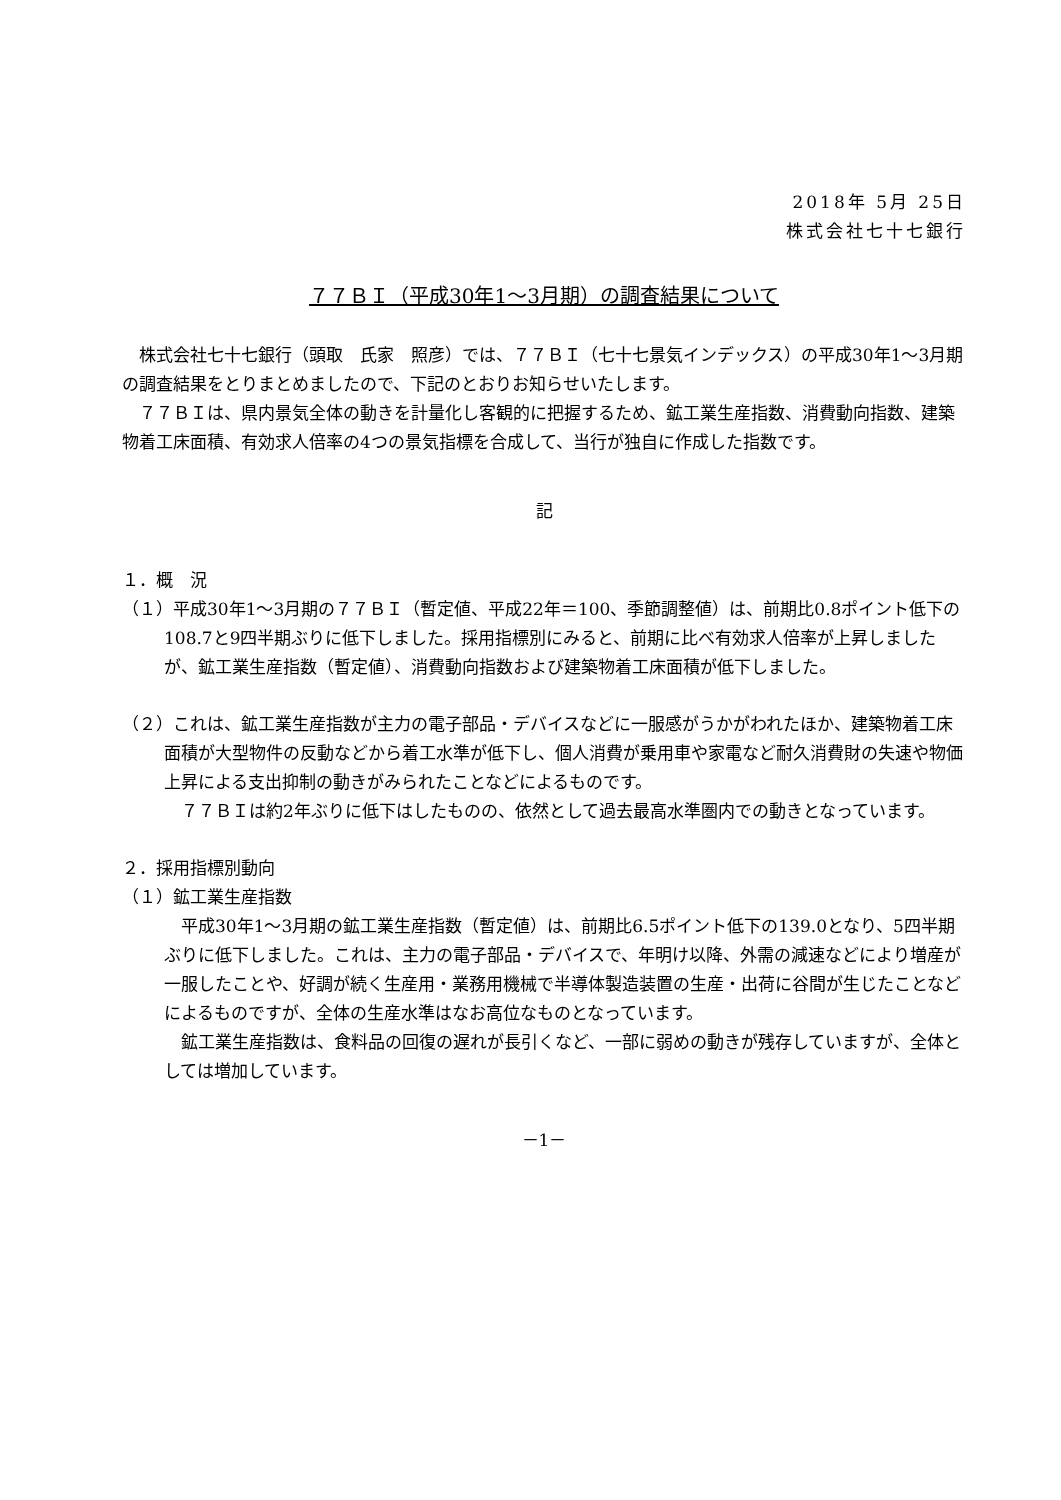2018年 5月 25日
株式会社七十七銀行
７７ＢＩ（平成30年1～3月期）の調査結果について
　株式会社七十七銀行（頭取　氏家　照彦）では、７７ＢＩ（七十七景気インデックス）の平成30年1～3月期の調査結果をとりまとめましたので、下記のとおりお知らせいたします。
　７７ＢＩは、県内景気全体の動きを計量化し客観的に把握するため、鉱工業生産指数、消費動向指数、建築物着工床面積、有効求人倍率の4つの景気指標を合成して、当行が独自に作成した指数です。
記
１．概　況
（１）平成30年1～3月期の７７ＢＩ（暫定値、平成22年＝100、季節調整値）は、前期比0.8ポイント低下の108.7と9四半期ぶりに低下しました。採用指標別にみると、前期に比べ有効求人倍率が上昇しましたが、鉱工業生産指数（暫定値）、消費動向指数および建築物着工床面積が低下しました。
（２）これは、鉱工業生産指数が主力の電子部品・デバイスなどに一服感がうかがわれたほか、建築物着工床面積が大型物件の反動などから着工水準が低下し、個人消費が乗用車や家電など耐久消費財の失速や物価上昇による支出抑制の動きがみられたことなどによるものです。
　７７ＢＩは約2年ぶりに低下はしたものの、依然として過去最高水準圏内での動きとなっています。
２．採用指標別動向
（１）鉱工業生産指数
　平成30年1～3月期の鉱工業生産指数（暫定値）は、前期比6.5ポイント低下の139.0となり、5四半期ぶりに低下しました。これは、主力の電子部品・デバイスで、年明け以降、外需の減速などにより増産が一服したことや、好調が続く生産用・業務用機械で半導体製造装置の生産・出荷に谷間が生じたことなどによるものですが、全体の生産水準はなお高位なものとなっています。
　鉱工業生産指数は、食料品の回復の遅れが長引くなど、一部に弱めの動きが残存していますが、全体としては増加しています。
－1－